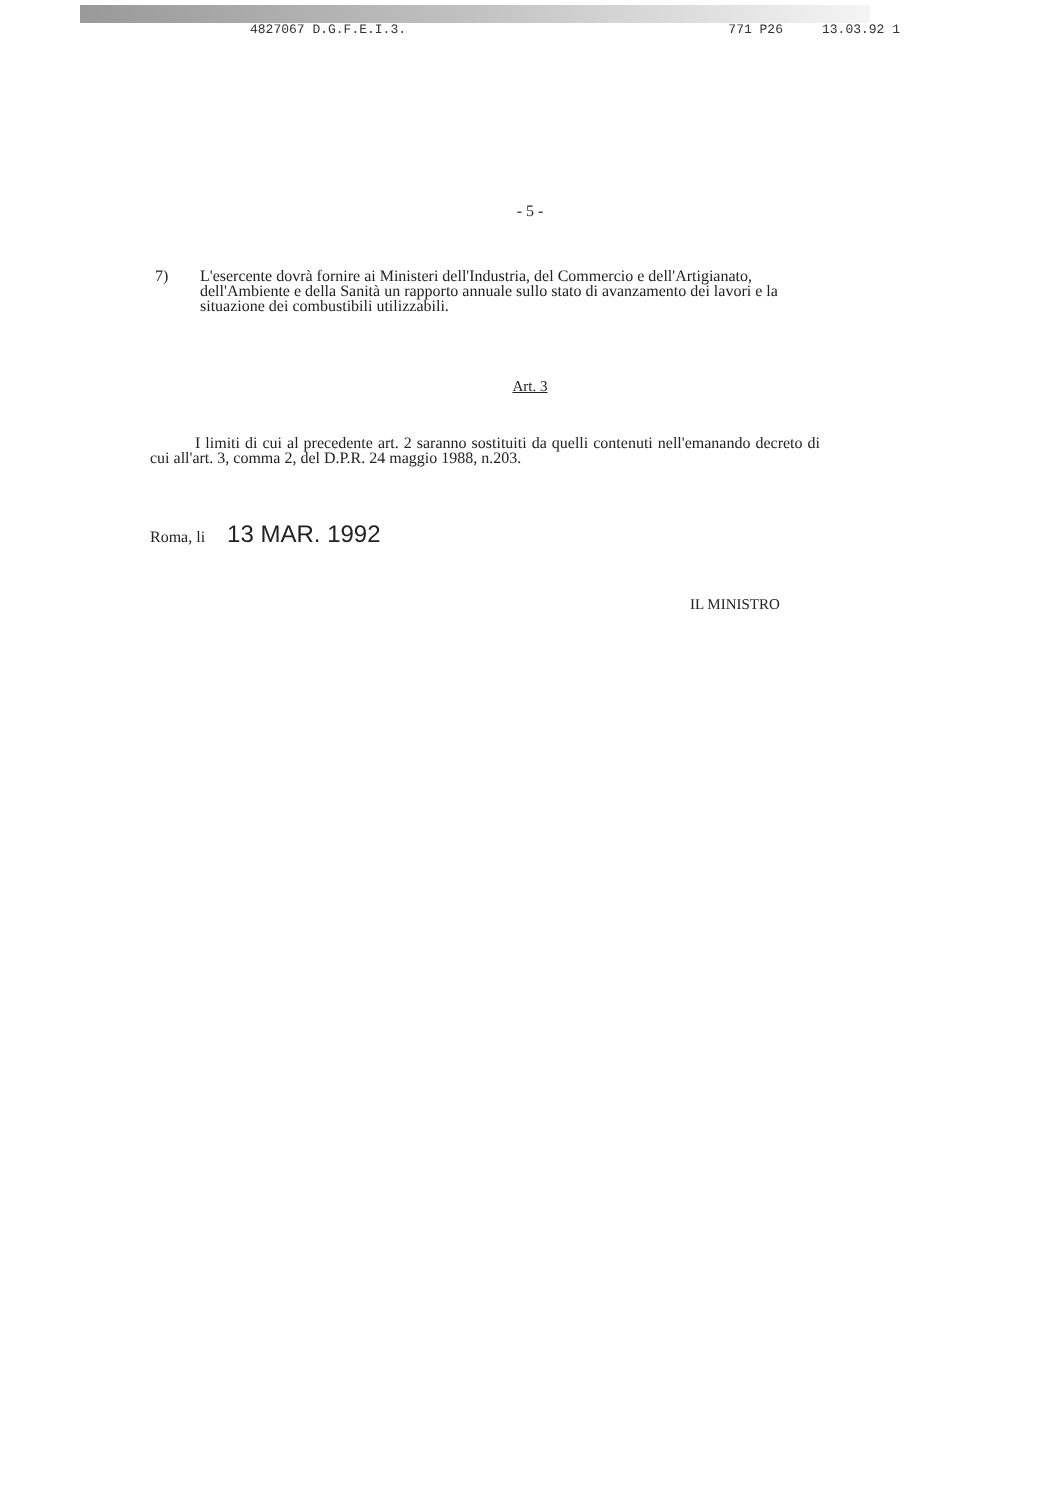4827067 D.G.F.E.I.3. 771 P26 13.03.92 1
- 5 -
7) L'esercente dovrà fornire ai Ministeri dell'Industria, del Commercio e dell'Artigianato, dell'Ambiente e della Sanità un rapporto annuale sullo stato di avanzamento dei lavori e la situazione dei combustibili utilizzabili.
Art. 3
I limiti di cui al precedente art. 2 saranno sostituiti da quelli contenuti nell'emanando decreto di cui all'art. 3, comma 2, del D.P.R. 24 maggio 1988, n.203.
Roma, li 13 MAR. 1992
IL MINISTRO